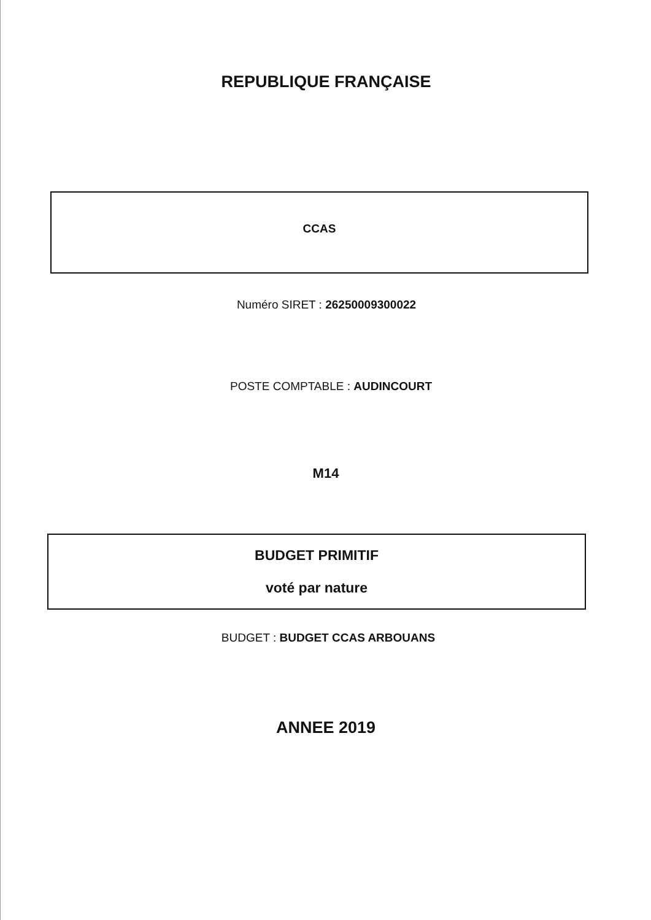REPUBLIQUE FRANÇAISE
CCAS
Numéro SIRET : 26250009300022
POSTE COMPTABLE : AUDINCOURT
M14
BUDGET PRIMITIF
voté par nature
BUDGET : BUDGET CCAS ARBOUANS
ANNEE 2019